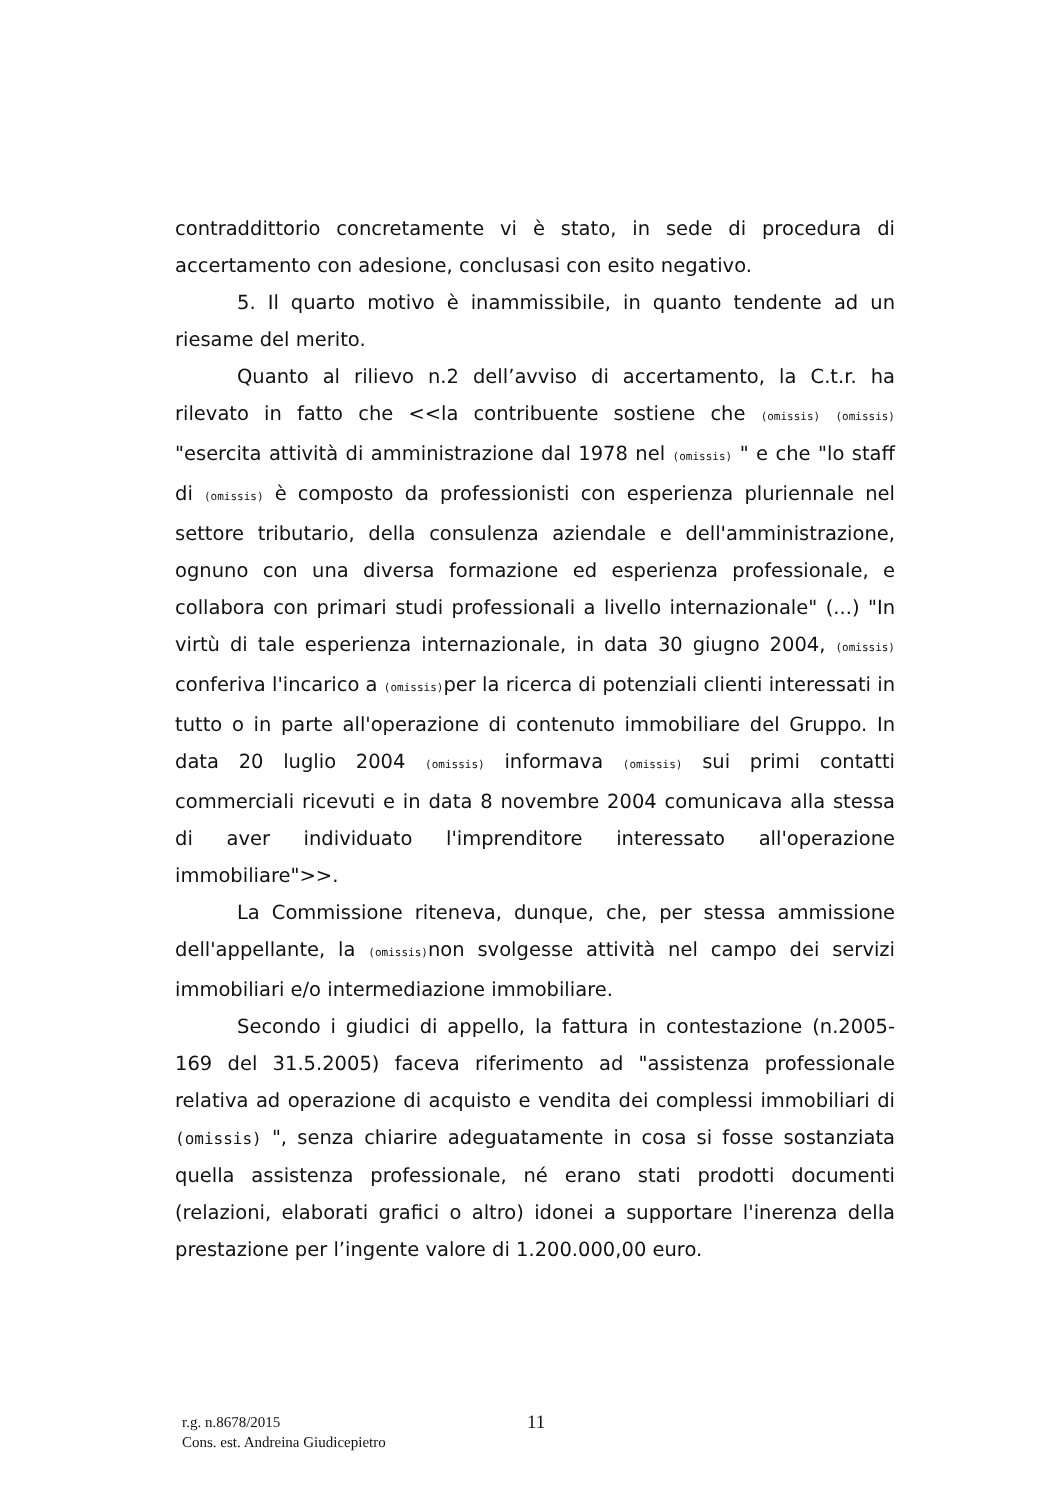contraddittorio concretamente vi è stato, in sede di procedura di accertamento con adesione, conclusasi con esito negativo.
5. Il quarto motivo è inammissibile, in quanto tendente ad un riesame del merito.
Quanto al rilievo n.2 dell’avviso di accertamento, la C.t.r. ha rilevato in fatto che <<la contribuente sostiene che (omissis) (omissis) "esercita attività di amministrazione dal 1978 nel (omissis) " e che "lo staff di (omissis) è composto da professionisti con esperienza pluriennale nel settore tributario, della consulenza aziendale e dell'amministrazione, ognuno con una diversa formazione ed esperienza professionale, e collabora con primari studi professionali a livello internazionale" (...) "In virtù di tale esperienza internazionale, in data 30 giugno 2004, (omissis) conferiva l'incarico a (omissis) per la ricerca di potenziali clienti interessati in tutto o in parte all'operazione di contenuto immobiliare del Gruppo. In data 20 luglio 2004 (omissis) informava (omissis) sui primi contatti commerciali ricevuti e in data 8 novembre 2004 comunicava alla stessa di aver individuato l'imprenditore interessato all'operazione immobiliare">>.
La Commissione riteneva, dunque, che, per stessa ammissione dell'appellante, la (omissis) non svolgesse attività nel campo dei servizi immobiliari e/o intermediazione immobiliare.
Secondo i giudici di appello, la fattura in contestazione (n.2005-169 del 31.5.2005) faceva riferimento ad "assistenza professionale relativa ad operazione di acquisto e vendita dei complessi immobiliari di (omissis) ", senza chiarire adeguatamente in cosa si fosse sostanziata quella assistenza professionale, né erano stati prodotti documenti (relazioni, elaborati grafici o altro) idonei a supportare l'inerenza della prestazione per l’ingente valore di 1.200.000,00 euro.
r.g. n.8678/2015
Cons. est. Andreina Giudicepietro
11